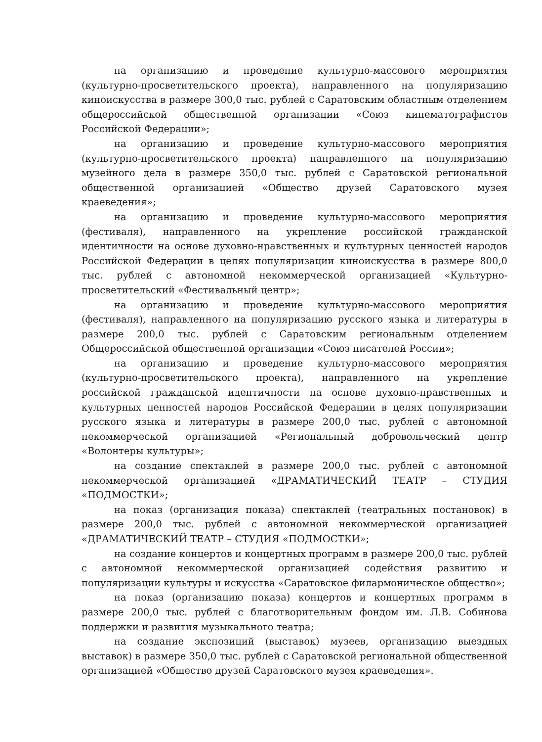на организацию и проведение культурно-массового мероприятия (культурно-просветительского проекта), направленного на популяризацию киноискусства в размере 300,0 тыс. рублей с Саратовским областным отделением общероссийской общественной организации «Союз кинематографистов Российской Федерации»;
на организацию и проведение культурно-массового мероприятия (культурно-просветительского проекта) направленного на популяризацию музейного дела в размере 350,0 тыс. рублей с Саратовской региональной общественной организацией «Общество друзей Саратовского музея краеведения»;
на организацию и проведение культурно-массового мероприятия (фестиваля), направленного на укрепление российской гражданской идентичности на основе духовно-нравственных и культурных ценностей народов Российской Федерации в целях популяризации киноискусства в размере 800,0 тыс. рублей с автономной некоммерческой организацией «Культурно-просветительский «Фестивальный центр»;
на организацию и проведение культурно-массового мероприятия (фестиваля), направленного на популяризацию русского языка и литературы в размере 200,0 тыс. рублей с Саратовским региональным отделением Общероссийской общественной организации «Союз писателей России»;
на организацию и проведение культурно-массового мероприятия (культурно-просветительского проекта), направленного на укрепление российской гражданской идентичности на основе духовно-нравственных и культурных ценностей народов Российской Федерации в целях популяризации русского языка и литературы в размере 200,0 тыс. рублей с автономной некоммерческой организацией «Региональный добровольческий центр «Волонтеры культуры»;
на создание спектаклей в размере 200,0 тыс. рублей с автономной некоммерческой организацией «ДРАМАТИЧЕСКИЙ ТЕАТР – СТУДИЯ «ПОДМОСТКИ»;
на показ (организация показа) спектаклей (театральных постановок) в размере 200,0 тыс. рублей с автономной некоммерческой организацией «ДРАМАТИЧЕСКИЙ ТЕАТР – СТУДИЯ «ПОДМОСТКИ»;
на создание концертов и концертных программ в размере 200,0 тыс. рублей с автономной некоммерческой организацией содействия развитию и популяризации культуры и искусства «Саратовское филармоническое общество»;
на показ (организацию показа) концертов и концертных программ в размере 200,0 тыс. рублей с благотворительным фондом им. Л.В. Собинова поддержки и развития музыкального театра;
на создание экспозиций (выставок) музеев, организацию выездных выставок) в размере 350,0 тыс. рублей с Саратовской региональной общественной организацией «Общество друзей Саратовского музея краеведения».